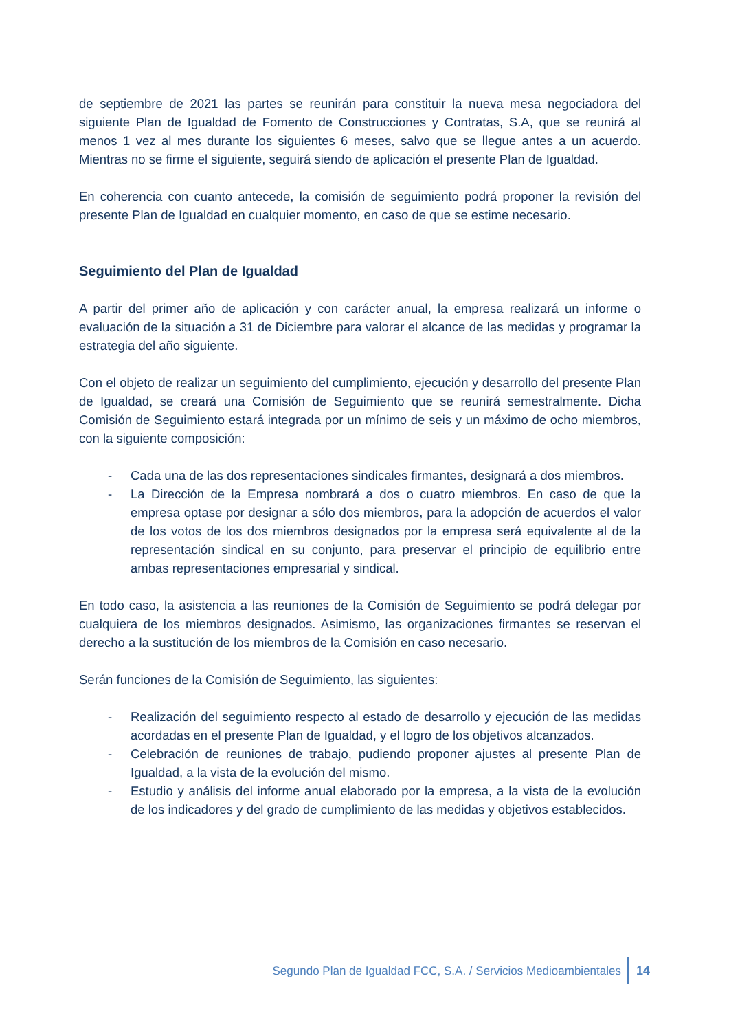de septiembre de 2021 las partes se reunirán para constituir la nueva mesa negociadora del siguiente Plan de Igualdad de Fomento de Construcciones y Contratas, S.A, que se reunirá al menos 1 vez al mes durante los siguientes 6 meses, salvo que se llegue antes a un acuerdo. Mientras no se firme el siguiente, seguirá siendo de aplicación el presente Plan de Igualdad.
En coherencia con cuanto antecede, la comisión de seguimiento podrá proponer la revisión del presente Plan de Igualdad en cualquier momento, en caso de que se estime necesario.
Seguimiento del Plan de Igualdad
A partir del primer año de aplicación y con carácter anual, la empresa realizará un informe o evaluación de la situación a 31 de Diciembre para valorar el alcance de las medidas y programar la estrategia del año siguiente.
Con el objeto de realizar un seguimiento del cumplimiento, ejecución y desarrollo del presente Plan de Igualdad, se creará una Comisión de Seguimiento que se reunirá semestralmente. Dicha Comisión de Seguimiento estará integrada por un mínimo de seis y un máximo de ocho miembros, con la siguiente composición:
- Cada una de las dos representaciones sindicales firmantes, designará a dos miembros.
- La Dirección de la Empresa nombrará a dos o cuatro miembros. En caso de que la empresa optase por designar a sólo dos miembros, para la adopción de acuerdos el valor de los votos de los dos miembros designados por la empresa será equivalente al de la representación sindical en su conjunto, para preservar el principio de equilibrio entre ambas representaciones empresarial y sindical.
En todo caso, la asistencia a las reuniones de la Comisión de Seguimiento se podrá delegar por cualquiera de los miembros designados. Asimismo, las organizaciones firmantes se reservan el derecho a la sustitución de los miembros de la Comisión en caso necesario.
Serán funciones de la Comisión de Seguimiento, las siguientes:
- Realización del seguimiento respecto al estado de desarrollo y ejecución de las medidas acordadas en el presente Plan de Igualdad, y el logro de los objetivos alcanzados.
- Celebración de reuniones de trabajo, pudiendo proponer ajustes al presente Plan de Igualdad, a la vista de la evolución del mismo.
- Estudio y análisis del informe anual elaborado por la empresa, a la vista de la evolución de los indicadores y del grado de cumplimiento de las medidas y objetivos establecidos.
Segundo Plan de Igualdad FCC, S.A. / Servicios Medioambientales 14